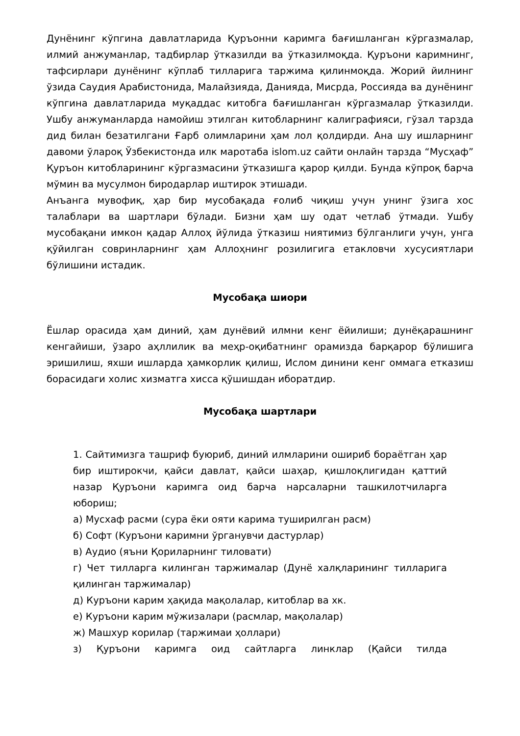Дунёнинг кўпгина давлатларида Қуръонни каримга бағишланган кўргазмалар, илмий анжуманлар, тадбирлар ўтказилди ва ўтказилмоқда. Қуръони каримнинг, тафсирлари дунёнинг кўплаб тилларига таржима қилинмоқда. Жорий йилнинг ўзида Саудия Арабистонида, Малайзияда, Данияда, Мисрда, Россияда ва дунёнинг кўпгина давлатларида муқаддас китобга бағишланган кўргазмалар ўтказилди. Ушбу анжуманларда намойиш этилган китобларнинг калиграфияси, гўзал тарзда дид билан безатилгани Ғарб олимларини ҳам лол қолдирди. Ана шу ишларнинг давоми ўлароқ Ўзбекистонда илк маротаба islom.uz сайти онлайн тарзда “Мусҳаф” Қуръон китобларининг кўргазмасини ўтказишга қарор қилди. Бунда кўпроқ барча мўмин ва мусулмон биродарлар иштирок этишади.
Анъанга мувофиқ, ҳар бир мусобақада ғолиб чиқиш учун унинг ўзига хос талаблари ва шартлари бўлади. Бизни ҳам шу одат четлаб ўтмади. Ушбу мусобақани имкон қадар Аллоҳ йўлида ўтказиш ниятимиз бўлганлиги учун, унга қўйилган совринларнинг ҳам Аллоҳнинг розилигига етакловчи хусусиятлари бўлишини истадик.
Мусобақа шиори
Ёшлар орасида ҳам диний, ҳам дунёвий илмни кенг ёйилиши; дунёқарашнинг кенгайиши, ўзаро аҳллилик ва меҳр-оқибатнинг орамизда барқарор бўлишига эришилиш, яхши ишларда ҳамкорлик қилиш, Ислом динини кенг оммага етказиш борасидаги холис хизматга хисса қўшишдан иборатдир.
Мусобақа шартлари
1. Сайтимизга ташриф буюриб, диний илмларини ошириб бораётган ҳар бир иштирокчи, қайси давлат, қайси шаҳар, қишлоқлигидан қаттий назар Қуръони каримга оид барча нарсаларни ташкилотчиларга юбориш;
а) Мусхаф расми (сура ёки ояти карима туширилган расм)
б) Софт (Куръони каримни ўрганувчи дастурлар)
в) Аудио (яъни Қориларнинг тиловати)
г) Чет тилларга килинган таржималар (Дунё халқларининг тилларига қилинган таржималар)
д) Куръони карим ҳақида мақолалар, китоблар ва хк.
е) Куръони карим мўжизалари (расмлар, мақолалар)
ж) Машхур корилар (таржимаи ҳоллари)
з) Қуръони каримга оид сайтларга линклар (Қайси тилда